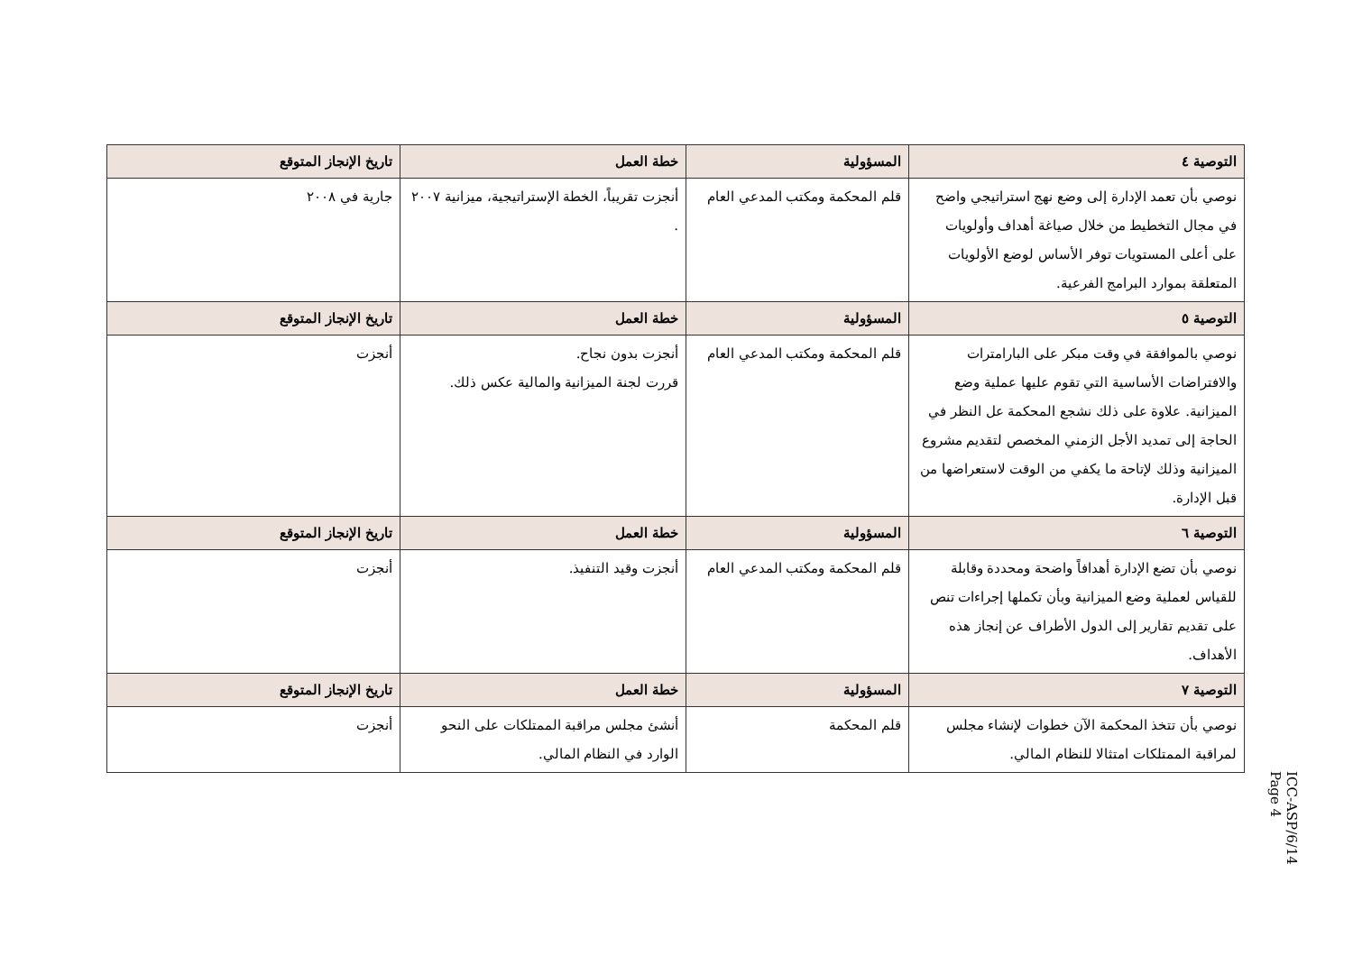| التوصية ٤ | المسؤولية | خطة العمل | تاريخ الإنجاز المتوقع |
| --- | --- | --- | --- |
| نوصي بأن تعمد الإدارة إلى وضع نهج استراتيجي واضح في مجال التخطيط من خلال صياغة أهداف وأولويات على أعلى المستويات توفر الأساس لوضع الأولويات المتعلقة بموارد البرامج الفرعية. | قلم المحكمة ومكتب المدعي العام | أنجزت تقريباً، الخطة الإستراتيجية، ميزانية ٢٠٠٧ . | جارية في ٢٠٠٨ |
| التوصية ٥ | المسؤولية | خطة العمل | تاريخ الإنجاز المتوقع |
| نوصي بالموافقة في وقت مبكر على البارامترات والافتراضات الأساسية التي تقوم عليها عملية وضع الميزانية. علاوة على ذلك نشجع المحكمة عل النظر في الحاجة إلى تمديد الأجل الزمني المخصص لتقديم مشروع الميزانية وذلك لإتاحة ما يكفي من الوقت لاستعراضها من قبل الإدارة. | قلم المحكمة ومكتب المدعي العام | أنجزت بدون نجاح. قررت لجنة الميزانية والمالية عكس ذلك. | أنجزت |
| التوصية ٦ | المسؤولية | خطة العمل | تاريخ الإنجاز المتوقع |
| نوصي بأن تضع الإدارة أهدافاً واضحة ومحددة وقابلة للقياس لعملية وضع الميزانية وبأن تكملها إجراءات تنص على تقديم تقارير إلى الدول الأطراف عن إنجاز هذه الأهداف. | قلم المحكمة ومكتب المدعي العام | أنجزت وقيد التنفيذ. | أنجزت |
| التوصية ٧ | المسؤولية | خطة العمل | تاريخ الإنجاز المتوقع |
| نوصي بأن تتخذ المحكمة الآن خطوات لإنشاء مجلس لمراقبة الممتلكات امتثالا للنظام المالي. | قلم المحكمة | أنشئ مجلس مراقبة الممتلكات على النحو الوارد في النظام المالي. | أنجزت |
ICC-ASP/6/14
Page 4